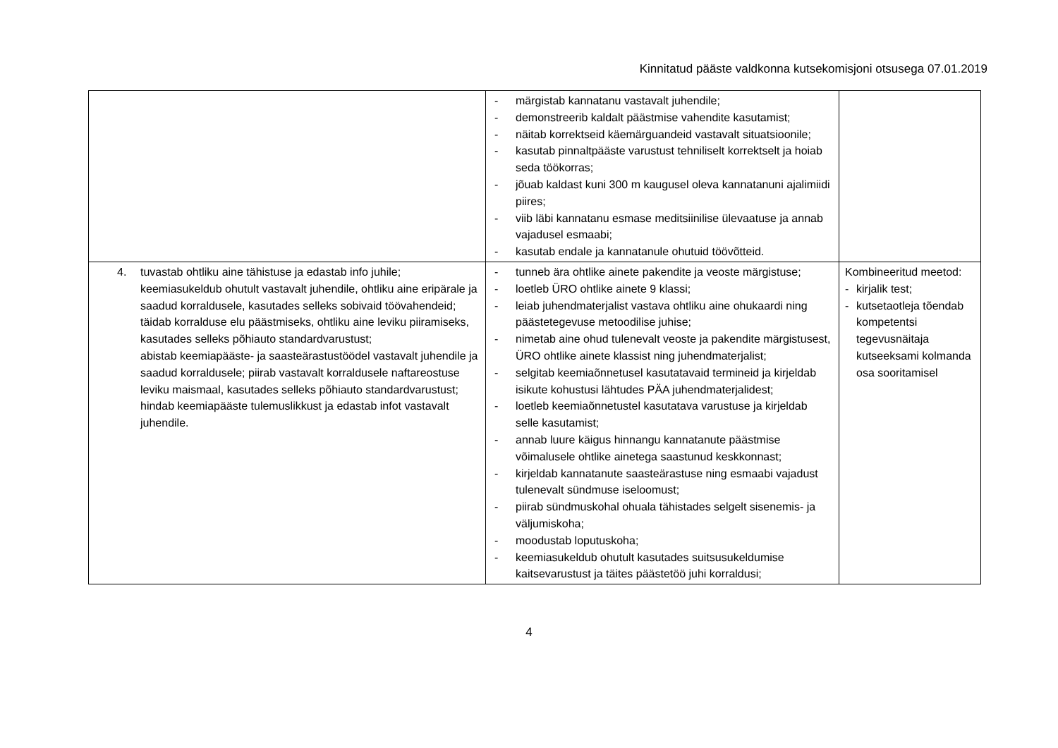Kinnitatud pääste valdkonna kutsekomisjoni otsusega 07.01.2019
| | - märgistab kannatanu vastavalt juhendile; - demonstreerib kaldalt päästmise vahendite kasutamist; - näitab korrektseid käemärguandeid vastavalt situatsioonile; - kasutab pinnaltpääste varustust tehniliselt korrektselt ja hoiab seda töökorras; - jõuab kaldast kuni 300 m kaugusel oleva kannatanuni ajalimiidi piires; - viib läbi kannatanu esmase meditsiinilise ülevaatuse ja annab vajadusel esmaabi; - kasutab endale ja kannatanule ohutuid töövõtteid. | |
| 4. tuvastab ohtliku aine tähistuse ja edastab info juhile; keemiasukeldub ohutult vastavalt juhendile, ohtliku aine eripärale ja saadud korraldusele, kasutades selleks sobivaid töövahendeid; täidab korralduse elu päästmiseks, ohtliku aine leviku piiramiseks, kasutades selleks põhiauto standardvarustust; abistab keemiapääste- ja saasteärastustöödel vastavalt juhendile ja saadud korraldusele; piirab vastavalt korraldusele naftareostuse leviku maismaal, kasutades selleks põhiauto standardvarustust; hindab keemiapääste tulemuslikkust ja edastab infot vastavalt juhendile. | - tunneb ära ohtlike ainete pakendite ja veoste märgistuse; - loetleb ÜRO ohtlike ainete 9 klassi; - leiab juhendmaterjalist vastava ohtliku aine ohukaardi ning päästetegevuse metoodilise juhise; - nimetab aine ohud tulenevalt veoste ja pakendite märgistusest, ÜRO ohtlike ainete klassist ning juhendmaterjalist; - selgitab keemiaõnnetusel kasutatavaid termineid ja kirjeldab isikute kohustusi lähtudes PÄA juhendmaterjalidest; - loetleb keemiaõnnetustel kasutatava varustuse ja kirjeldab selle kasutamist; - annab luure käigus hinnangu kannatanute päästmise võimalusele ohtlike ainetega saastunud keskkonnast; - kirjeldab kannatanute saasteärastuse ning esmaabi vajadust tulenevalt sündmuse iseloomust; - piirab sündmuskohal ohuala tähistades selgelt sisenemis- ja väljumiskoha; - moodustab loputuskoha; - keemiasukeldub ohutult kasutades suitsusukeldumise kaitsevarustust ja täites päästetöö juhi korraldusi; | Kombineeritud meetod: - kirjalik test; - kutsetaotleja tõendab kompetentsi tegevusnäitaja kutseeksami kolmanda osa sooritamisel |
4